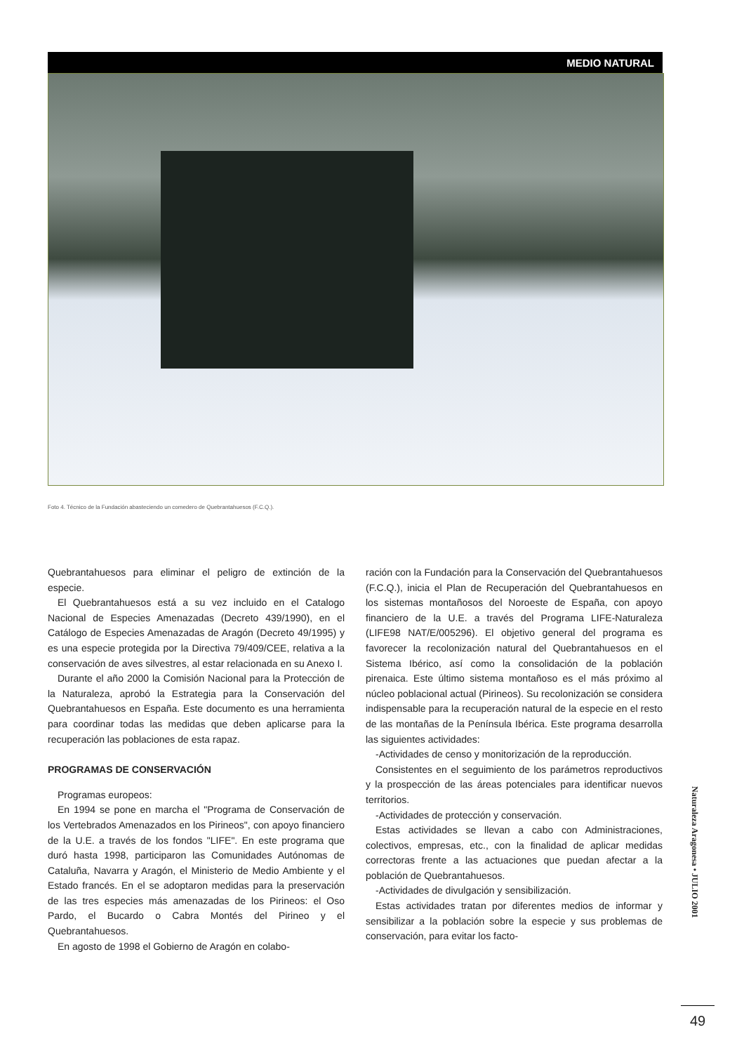MEDIO NATURAL
Foto 4. Técnico de la Fundación abasteciendo un comedero de Quebrantahuesos (F.C.Q.).
Quebrantahuesos para eliminar el peligro de extinción de la especie.
El Quebrantahuesos está a su vez incluido en el Catalogo Nacional de Especies Amenazadas (Decreto 439/1990), en el Catálogo de Especies Amenazadas de Aragón (Decreto 49/1995) y es una especie protegida por la Directiva 79/409/CEE, relativa a la conservación de aves silvestres, al estar relacionada en su Anexo I.
Durante el año 2000 la Comisión Nacional para la Protección de la Naturaleza, aprobó la Estrategia para la Conservación del Quebrantahuesos en España. Este documento es una herramienta para coordinar todas las medidas que deben aplicarse para la recuperación las poblaciones de esta rapaz.
PROGRAMAS DE CONSERVACIÓN
Programas europeos:
En 1994 se pone en marcha el "Programa de Conservación de los Vertebrados Amenazados en los Pirineos", con apoyo financiero de la U.E. a través de los fondos "LIFE". En este programa que duró hasta 1998, participaron las Comunidades Autónomas de Cataluña, Navarra y Aragón, el Ministerio de Medio Ambiente y el Estado francés. En el se adoptaron medidas para la preservación de las tres especies más amenazadas de los Pirineos: el Oso Pardo, el Bucardo o Cabra Montés del Pirineo y el Quebrantahuesos.
En agosto de 1998 el Gobierno de Aragón en colabo-
ración con la Fundación para la Conservación del Quebrantahuesos (F.C.Q.), inicia el Plan de Recuperación del Quebrantahuesos en los sistemas montañosos del Noroeste de España, con apoyo financiero de la U.E. a través del Programa LIFE-Naturaleza (LIFE98 NAT/E/005296). El objetivo general del programa es favorecer la recolonización natural del Quebrantahuesos en el Sistema Ibérico, así como la consolidación de la población pirenaica. Este último sistema montañoso es el más próximo al núcleo poblacional actual (Pirineos). Su recolonización se considera indispensable para la recuperación natural de la especie en el resto de las montañas de la Península Ibérica. Este programa desarrolla las siguientes actividades:
-Actividades de censo y monitorización de la reproducción.
Consistentes en el seguimiento de los parámetros reproductivos y la prospección de las áreas potenciales para identificar nuevos territorios.
-Actividades de protección y conservación.
Estas actividades se llevan a cabo con Administraciones, colectivos, empresas, etc., con la finalidad de aplicar medidas correctoras frente a las actuaciones que puedan afectar a la población de Quebrantahuesos.
-Actividades de divulgación y sensibilización.
Estas actividades tratan por diferentes medios de informar y sensibilizar a la población sobre la especie y sus problemas de conservación, para evitar los facto-
Naturaleza Aragonesa • JULIO 2001
49